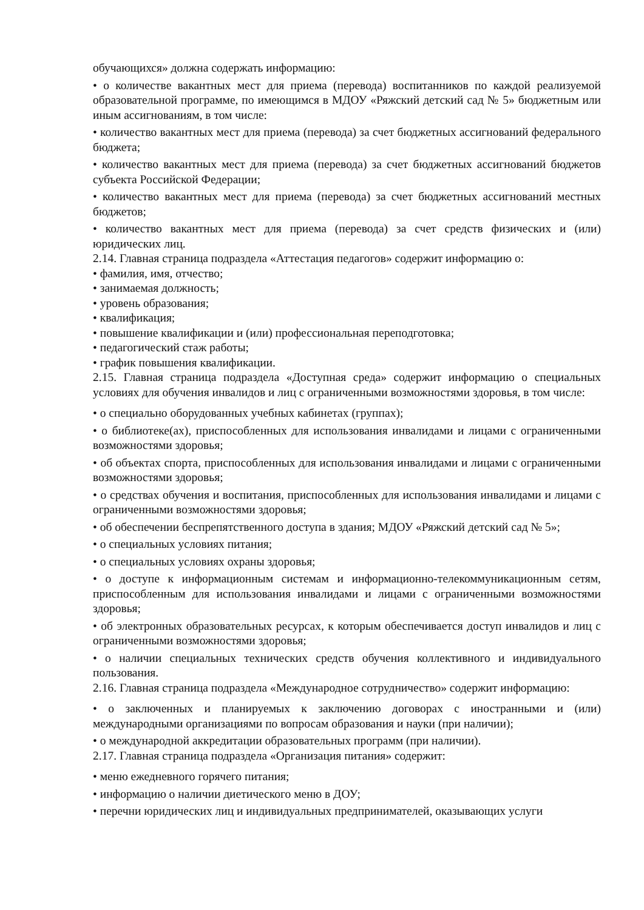обучающихся» должна содержать информацию:
• о количестве вакантных мест для приема (перевода) воспитанников по каждой реализуемой образовательной программе, по имеющимся в МДОУ «Ряжский детский сад № 5» бюджетным или иным ассигнованиям, в том числе:
• количество вакантных мест для приема (перевода) за счет бюджетных ассигнований федерального бюджета;
• количество вакантных мест для приема (перевода) за счет бюджетных ассигнований бюджетов субъекта Российской Федерации;
• количество вакантных мест для приема (перевода) за счет бюджетных ассигнований местных бюджетов;
• количество вакантных мест для приема (перевода) за счет средств физических и (или) юридических лиц.
2.14. Главная страница подраздела «Аттестация педагогов» содержит информацию о:
• фамилия, имя, отчество;
• занимаемая должность;
• уровень образования;
• квалификация;
• повышение квалификации и (или) профессиональная переподготовка;
• педагогический стаж работы;
• график повышения квалификации.
2.15. Главная страница подраздела «Доступная среда» содержит информацию о специальных условиях для обучения инвалидов и лиц с ограниченными возможностями здоровья, в том числе:
• о специально оборудованных учебных кабинетах (группах);
• о библиотеке(ах), приспособленных для использования инвалидами и лицами с ограниченными возможностями здоровья;
• об объектах спорта, приспособленных для использования инвалидами и лицами с ограниченными возможностями здоровья;
• о средствах обучения и воспитания, приспособленных для использования инвалидами и лицами с ограниченными возможностями здоровья;
• об обеспечении беспрепятственного доступа в здания; МДОУ «Ряжский детский сад № 5»;
• о специальных условиях питания;
• о специальных условиях охраны здоровья;
• о доступе к информационным системам и информационно-телекоммуникационным сетям, приспособленным для использования инвалидами и лицами с ограниченными возможностями здоровья;
• об электронных образовательных ресурсах, к которым обеспечивается доступ инвалидов и лиц с ограниченными возможностями здоровья;
• о наличии специальных технических средств обучения коллективного и индивидуального пользования.
2.16. Главная страница подраздела «Международное сотрудничество» содержит информацию:
• о заключенных и планируемых к заключению договорах с иностранными и (или) международными организациями по вопросам образования и науки (при наличии);
• о международной аккредитации образовательных программ (при наличии).
2.17. Главная страница подраздела «Организация питания» содержит:
• меню ежедневного горячего питания;
• информацию о наличии диетического меню в ДОУ;
• перечни юридических лиц и индивидуальных предпринимателей, оказывающих услуги